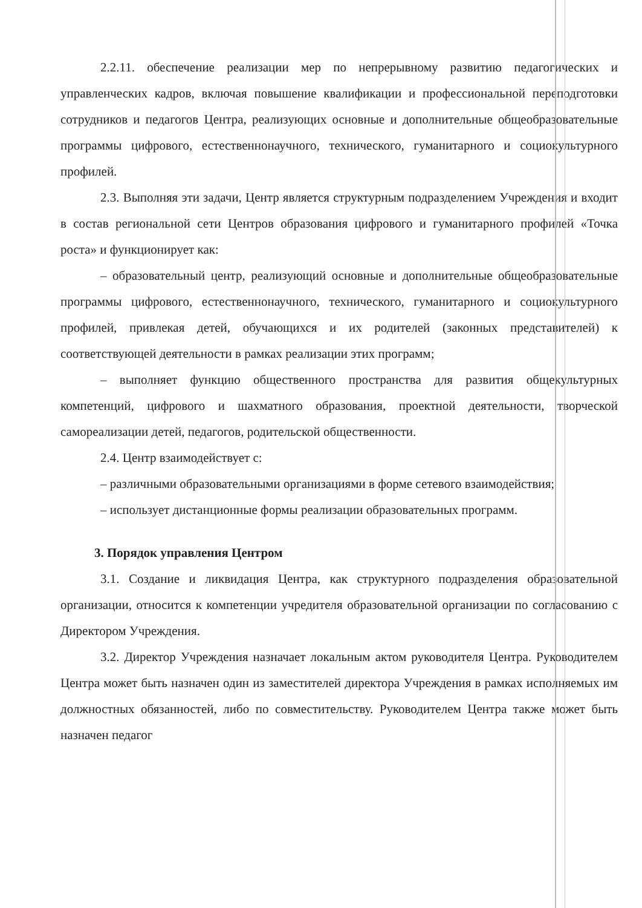2.2.11. обеспечение реализации мер по непрерывному развитию педагогических и управленческих кадров, включая повышение квалификации и профессиональной переподготовки сотрудников и педагогов Центра, реализующих основные и дополнительные общеобразовательные программы цифрового, естественнонаучного, технического, гуманитарного и социокультурного профилей.
2.3. Выполняя эти задачи, Центр является структурным подразделением Учреждения и входит в состав региональной сети Центров образования цифрового и гуманитарного профилей «Точка роста» и функционирует как:
– образовательный центр, реализующий основные и дополнительные общеобразовательные программы цифрового, естественнонаучного, технического, гуманитарного и социокультурного профилей, привлекая детей, обучающихся и их родителей (законных представителей) к соответствующей деятельности в рамках реализации этих программ;
– выполняет функцию общественного пространства для развития общекультурных компетенций, цифрового и шахматного образования, проектной деятельности, творческой самореализации детей, педагогов, родительской общественности.
2.4. Центр взаимодействует с:
– различными образовательными организациями в форме сетевого взаимодействия;
– использует дистанционные формы реализации образовательных программ.
3. Порядок управления Центром
3.1. Создание и ликвидация Центра, как структурного подразделения образовательной организации, относится к компетенции учредителя образовательной организации по согласованию с Директором Учреждения.
3.2. Директор Учреждения назначает локальным актом руководителя Центра. Руководителем Центра может быть назначен один из заместителей директора Учреждения в рамках исполняемых им должностных обязанностей, либо по совместительству. Руководителем Центра также может быть назначен педагог